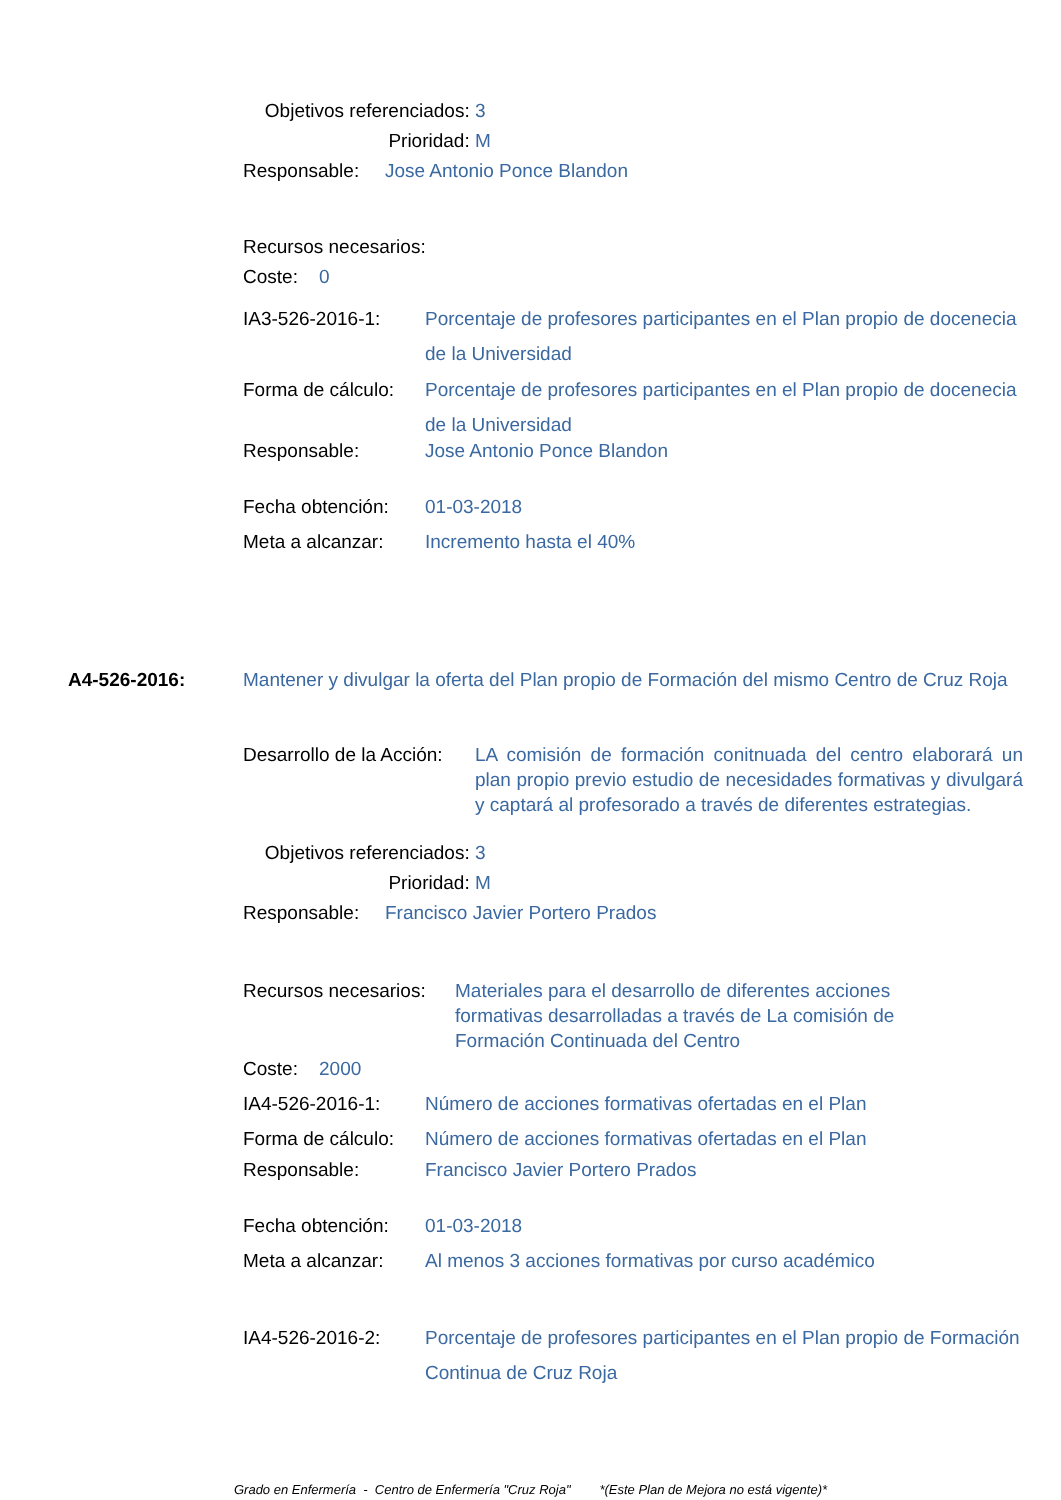Objetivos referenciados: 3
Prioridad: M
Responsable: Jose Antonio Ponce Blandon
Recursos necesarios:
Coste: 0
IA3-526-2016-1: Porcentaje de profesores participantes en el Plan propio de docenecia de la Universidad
Forma de cálculo: Porcentaje de profesores participantes en el Plan propio de docenecia de la Universidad
Responsable: Jose Antonio Ponce Blandon
Fecha obtención: 01-03-2018
Meta a alcanzar: Incremento hasta el 40%
A4-526-2016: Mantener y divulgar la oferta del Plan propio de Formación del mismo Centro de Cruz Roja
Desarrollo de la Acción: LA comisión de formación conitnuada del centro elaborará un plan propio previo estudio de necesidades formativas y divulgará y captará al profesorado a través de diferentes estrategias.
Objetivos referenciados: 3
Prioridad: M
Responsable: Francisco Javier Portero Prados
Recursos necesarios: Materiales para el desarrollo de diferentes acciones formativas desarrolladas a través de La comisión de Formación Continuada del Centro
Coste: 2000
IA4-526-2016-1: Número de acciones formativas ofertadas en el Plan
Forma de cálculo: Número de acciones formativas ofertadas en el Plan
Responsable: Francisco Javier Portero Prados
Fecha obtención: 01-03-2018
Meta a alcanzar: Al menos 3 acciones formativas por curso académico
IA4-526-2016-2: Porcentaje de profesores participantes en el Plan propio de Formación Continua de Cruz Roja
Grado en Enfermería - Centro de Enfermería "Cruz Roja" *(Este Plan de Mejora no está vigente)*